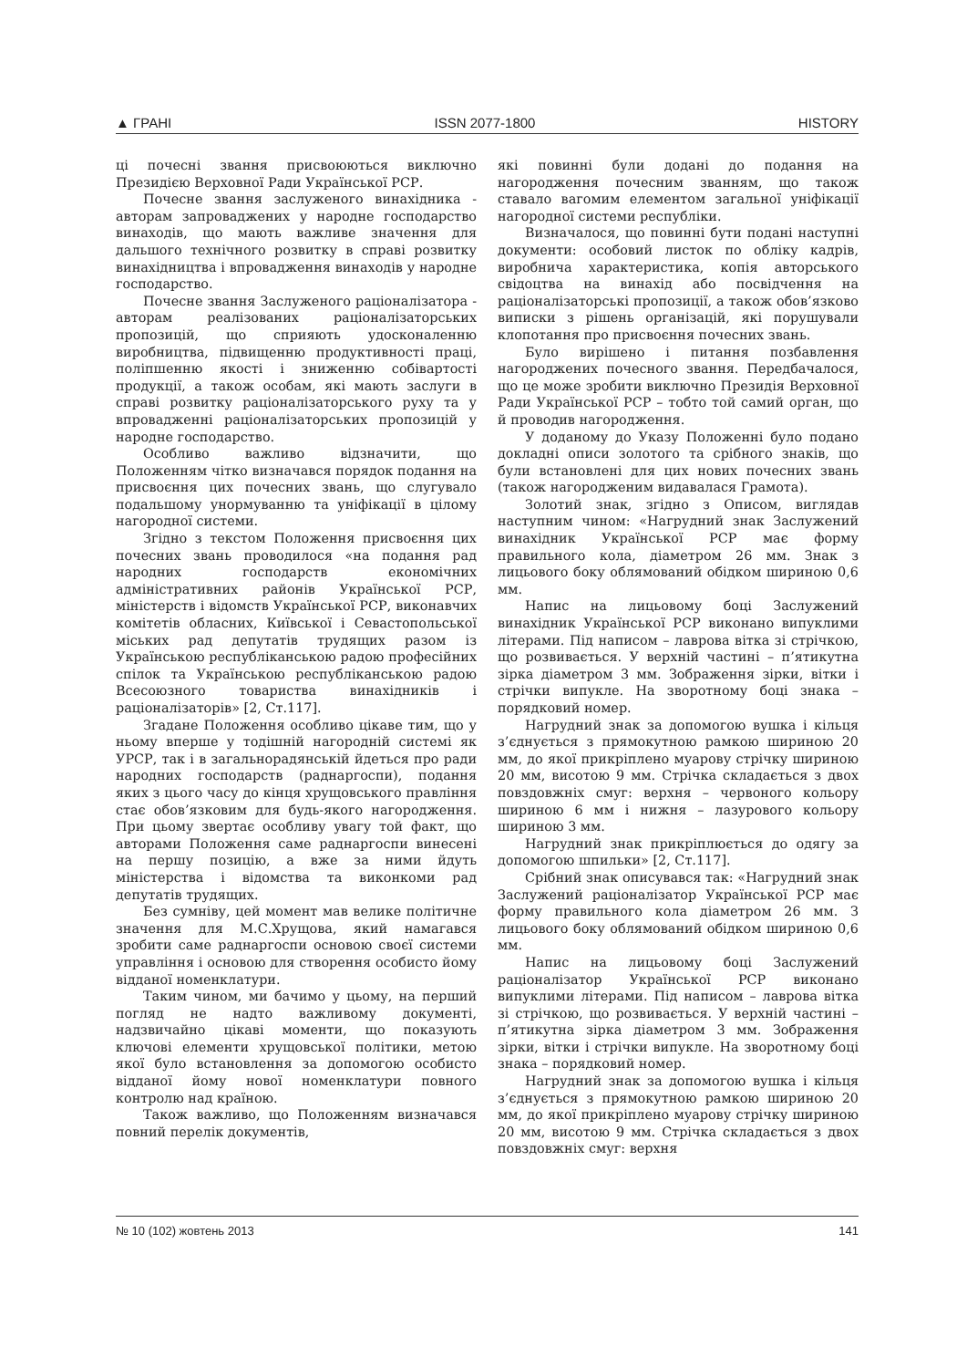▲ ГРАНІ ISSN 2077-1800 HISTORY
ці почесні звання присвоюються виключно Президією Верховної Ради Української РСР.
Почесне звання заслуженого винахідника - авторам запроваджених у народне господарство винаходів, що мають важливе значення для дальшого технічного розвитку в справі розвитку винахідництва і впровадження винаходів у народне господарство.
Почесне звання Заслуженого раціоналізатора - авторам реалізованих раціоналізаторських пропозицій, що сприяють удосконаленню виробництва, підвищенню продуктивності праці, поліпшенню якості і зниженню собівартості продукції, а також особам, які мають заслуги в справі розвитку раціоналізаторського руху та у впровадженні раціоналізаторських пропозицій у народне господарство.
Особливо важливо відзначити, що Положенням чітко визначався порядок подання на присвоєння цих почесних звань, що слугувало подальшому унормуванню та уніфікації в цілому нагородної системи.
Згідно з текстом Положення присвоєння цих почесних звань проводилося «на подання рад народних господарств економічних адміністративних районів Української РСР, міністерств і відомств Української РСР, виконавчих комітетів обласних, Київської і Севастопольської міських рад депутатів трудящих разом із Українською республіканською радою професійних спілок та Українською республіканською радою Всесоюзного товариства винахідників і раціоналізаторів» [2, Ст.117].
Згадане Положення особливо цікаве тим, що у ньому вперше у тодішній нагородній системі як УРСР, так і в загальнорадянській йдеться про ради народних господарств (раднаргоспи), подання яких з цього часу до кінця хрущовського правління стає обов’язковим для будь-якого нагородження. При цьому звертає особливу увагу той факт, що авторами Положення саме раднаргоспи винесені на першу позицію, а вже за ними йдуть міністерства і відомства та виконкоми рад депутатів трудящих.
Без сумніву, цей момент мав велике політичне значення для М.С.Хрущова, який намагався зробити саме раднаргоспи основою своєї системи управління і основою для створення особисто йому відданої номенклатури.
Таким чином, ми бачимо у цьому, на перший погляд не надто важливому документі, надзвичайно цікаві моменти, що показують ключові елементи хрущовської політики, метою якої було встановлення за допомогою особисто відданої йому нової номенклатури повного контролю над країною.
Також важливо, що Положенням визначався повний перелік документів,
які повинні були додані до подання на нагородження почесним званням, що також ставало вагомим елементом загальної уніфікації нагородної системи республіки.
Визначалося, що повинні бути подані наступні документи: особовий листок по обліку кадрів, виробнича характеристика, копія авторського свідоцтва на винахід або посвідчення на раціоналізаторські пропозиції, а також обов’язково виписки з рішень організацій, які порушували клопотання про присвоєння почесних звань.
Було вирішено і питання позбавлення нагороджених почесного звання. Передбачалося, що це може зробити виключно Президія Верховної Ради Української РСР – тобто той самий орган, що й проводив нагородження.
У доданому до Указу Положенні було подано докладні описи золотого та срібного знаків, що були встановлені для цих нових почесних звань (також нагородженим видавалася Грамота).
Золотий знак, згідно з Описом, виглядав наступним чином: «Нагрудний знак Заслужений винахідник Української РСР має форму правильного кола, діаметром 26 мм. Знак з лицьового боку облямований обідком шириною 0,6 мм.
Напис на лицьовому боці Заслужений винахідник Української РСР виконано випуклими літерами. Під написом – лаврова вітка зі стрічкою, що розвивається. У верхній частині – п’ятикутна зірка діаметром 3 мм. Зображення зірки, вітки і стрічки випукле. На зворотному боці знака – порядковий номер.
Нагрудний знак за допомогою вушка і кільця з’єднується з прямокутною рамкою шириною 20 мм, до якої прикріплено муарову стрічку шириною 20 мм, висотою 9 мм. Стрічка складається з двох повздовжніх смуг: верхня – червоного кольору шириною 6 мм і нижня – лазурового кольору шириною 3 мм.
Нагрудний знак прикріплюється до одягу за допомогою шпильки» [2, Ст.117].
Срібний знак описувався так: «Нагрудний знак Заслужений раціоналізатор Української РСР має форму правильного кола діаметром 26 мм. З лицьового боку облямований обідком шириною 0,6 мм.
Напис на лицьовому боці Заслужений раціоналізатор Української РСР виконано випуклими літерами. Під написом – лаврова вітка зі стрічкою, що розвивається. У верхній частині – п’ятикутна зірка діаметром 3 мм. Зображення зірки, вітки і стрічки випукле. На зворотному боці знака – порядковий номер.
Нагрудний знак за допомогою вушка і кільця з’єднується з прямокутною рамкою шириною 20 мм, до якої прикріплено муарову стрічку шириною 20 мм, висотою 9 мм. Стрічка складається з двох повздовжніх смуг: верхня
№ 10 (102) жовтень 2013 141